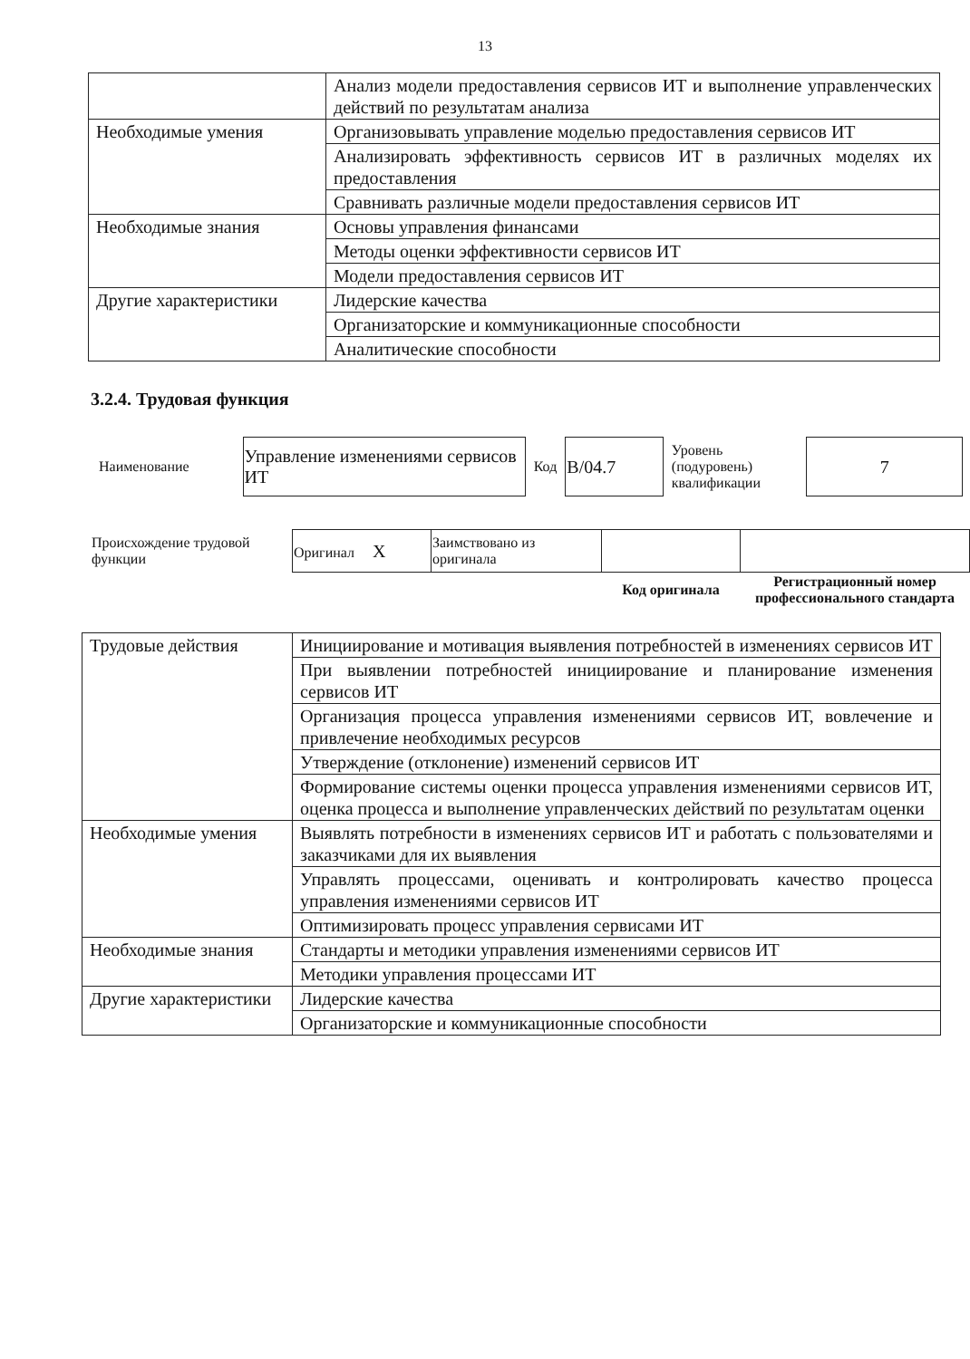13
| | Анализ модели предоставления сервисов ИТ и выполнение управленческих действий по результатам анализа |
| Необходимые умения | Организовывать управление моделью предоставления сервисов ИТ |
| | Анализировать эффективность сервисов ИТ в различных моделях их предоставления |
| | Сравнивать различные модели предоставления сервисов ИТ |
| Необходимые знания | Основы управления финансами |
| | Методы оценки эффективности сервисов ИТ |
| | Модели предоставления сервисов ИТ |
| Другие характеристики | Лидерские качества |
| | Организаторские и коммуникационные способности |
| | Аналитические способности |
3.2.4. Трудовая функция
| Наименование | Управление изменениями сервисов ИТ | Код | B/04.7 | Уровень (подуровень) квалификации | 7 |
| Происхождение трудовой функции | Оригинал X | Заимствовано из оригинала | | |
| | | | Код оригинала | Регистрационный номер профессионального стандарта |
| Трудовые действия | Инициирование и мотивация выявления потребностей в изменениях сервисов ИТ |
| | При выявлении потребностей инициирование и планирование изменения сервисов ИТ |
| | Организация процесса управления изменениями сервисов ИТ, вовлечение и привлечение необходимых ресурсов |
| | Утверждение (отклонение) изменений сервисов ИТ |
| | Формирование системы оценки процесса управления изменениями сервисов ИТ, оценка процесса и выполнение управленческих действий по результатам оценки |
| Необходимые умения | Выявлять потребности в изменениях сервисов ИТ и работать с пользователями и заказчиками для их выявления |
| | Управлять процессами, оценивать и контролировать качество процесса управления изменениями сервисов ИТ |
| | Оптимизировать процесс управления сервисами ИТ |
| Необходимые знания | Стандарты и методики управления изменениями сервисов ИТ |
| | Методики управления процессами ИТ |
| Другие характеристики | Лидерские качества |
| | Организаторские и коммуникационные способности |